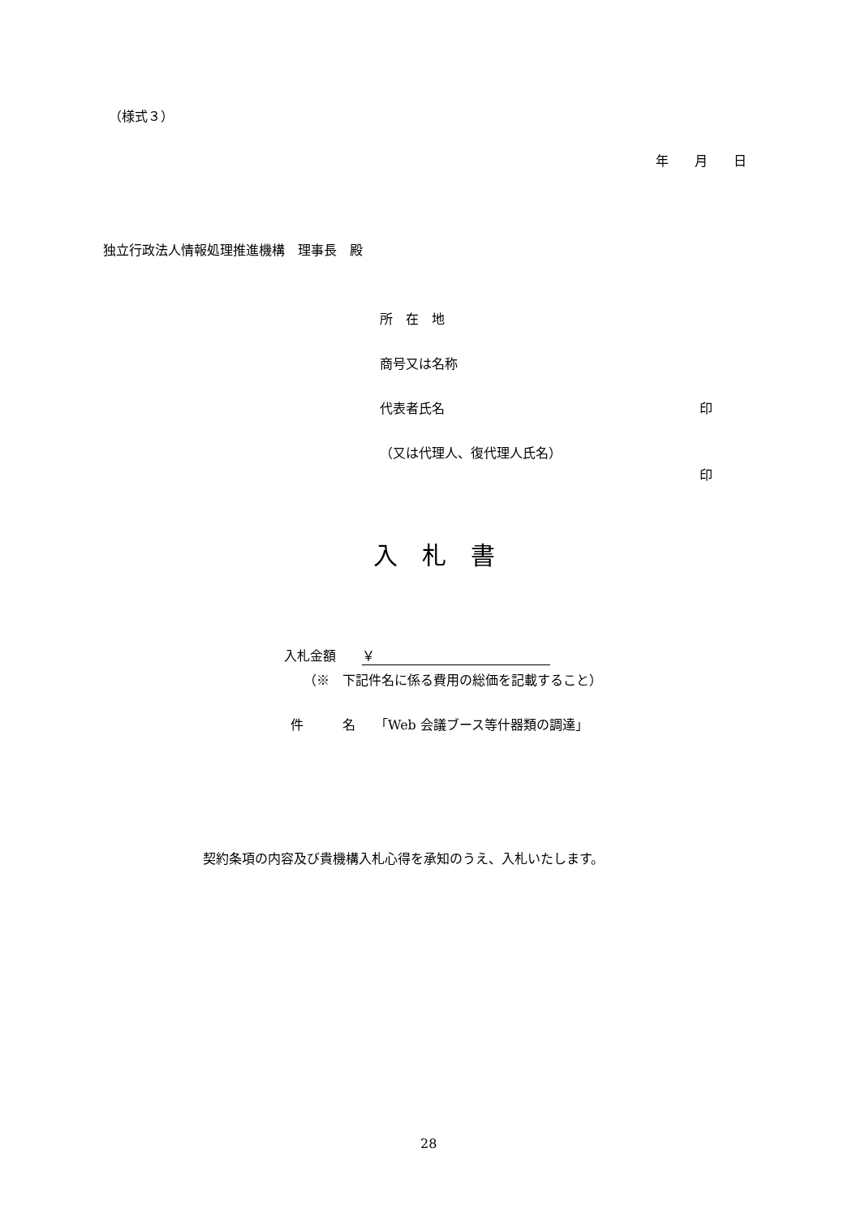（様式３）
年　　月　　日
独立行政法人情報処理推進機構　理事長　殿
所　在　地
商号又は名称
代表者氏名 印
（又は代理人、復代理人氏名）
印
入　札　書
入札金額　　￥
（※　下記件名に係る費用の総価を記載すること）
件　　　名　　「Web 会議ブース等什器類の調達」
契約条項の内容及び貴機構入札心得を承知のうえ、入札いたします。
28